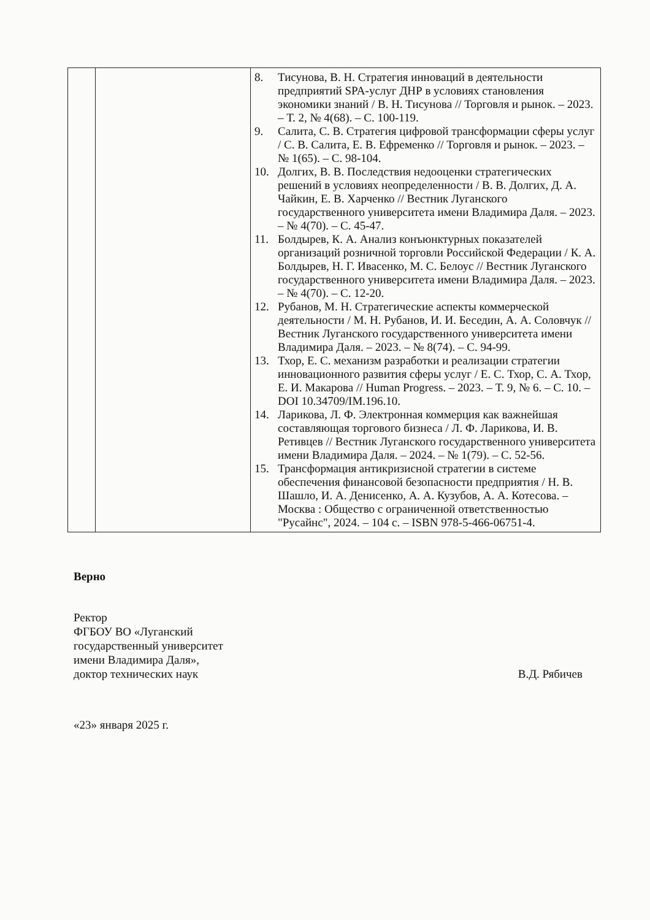| | | 8. Тисунова, В. Н. Стратегия инноваций в деятельности предприятий SPA-услуг ДНР в условиях становления экономики знаний / В. Н. Тисунова // Торговля и рынок. – 2023. – Т. 2, № 4(68). – С. 100-119. 9. Салита, С. В. Стратегия цифровой трансформации сферы услуг / С. В. Салита, Е. В. Ефременко // Торговля и рынок. – 2023. – № 1(65). – С. 98-104. 10. Долгих, В. В. Последствия недооценки стратегических решений в условиях неопределенности / В. В. Долгих, Д. А. Чайкин, Е. В. Харченко // Вестник Луганского государственного университета имени Владимира Даля. – 2023. – № 4(70). – С. 45-47. 11. Болдырев, К. А. Анализ конъюнктурных показателей организаций розничной торговли Российской Федерации / К. А. Болдырев, Н. Г. Ивасенко, М. С. Белоус // Вестник Луганского государственного университета имени Владимира Даля. – 2023. – № 4(70). – С. 12-20. 12. Рубанов, М. Н. Стратегические аспекты коммерческой деятельности / М. Н. Рубанов, И. И. Беседин, А. А. Соловчук // Вестник Луганского государственного университета имени Владимира Даля. – 2023. – № 8(74). – С. 94-99. 13. Тхор, Е. С. механизм разработки и реализации стратегии инновационного развития сферы услуг / Е. С. Тхор, С. А. Тхор, Е. И. Макарова // Human Progress. – 2023. – Т. 9, № 6. – С. 10. – DOI 10.34709/IM.196.10. 14. Ларикова, Л. Ф. Электронная коммерция как важнейшая составляющая торгового бизнеса / Л. Ф. Ларикова, И. В. Ретивцев // Вестник Луганского государственного университета имени Владимира Даля. – 2024. – № 1(79). – С. 52-56. 15. Трансформация антикризисной стратегии в системе обеспечения финансовой безопасности предприятия / Н. В. Шашло, И. А. Денисенко, А. А. Кузубов, А. А. Котесова. – Москва : Общество с ограниченной ответственностью "Русайнс", 2024. – 104 с. – ISBN 978-5-466-06751-4. |
Верно
Ректор
ФГБОУ ВО «Луганский
государственный университет
имени Владимира Даля»,
доктор технических наук
В.Д. Рябичев
«23» января 2025 г.